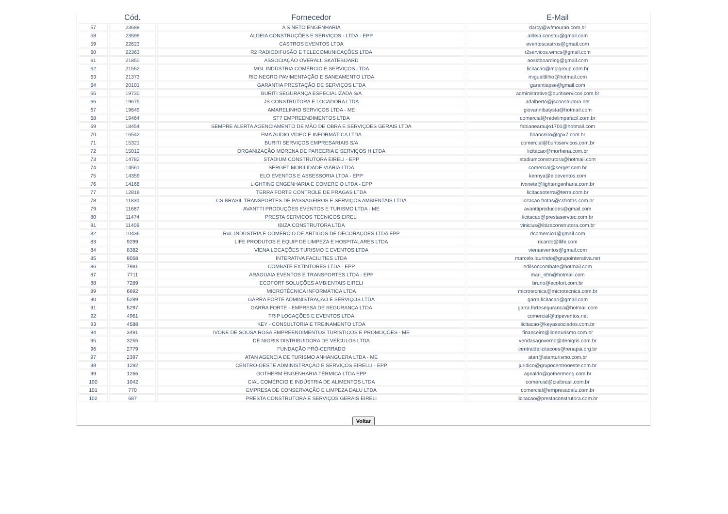| | Cód. | Fornecedor | E-Mail |
| --- | --- | --- | --- |
| 57 | 23688 | A S NETO ENGENHARIA | darcy@wfmourao.com.br |
| 58 | 23599 | ALDEIA CONSTRUÇÕES E SERVIÇOS - LTDA - EPP | aldeia.constru@gmail.com |
| 59 | 22623 | CASTROS EVENTOS LTDA | eventoscastros@gmail.com |
| 60 | 22363 | R2 RADIODIFUSÃO E TELECOMUNICAÇÕES LTDA | r2servicos.wmcs@gmail.com |
| 61 | 21850 | ASSOCIAÇÃO OVERALL SKATEBOARD | aosktboarding@gmail.com |
| 62 | 21562 | MGL INDÚSTRIA COMÉRCIO E SERVIÇOS LTDA | licitacao@mglgroup.com.br |
| 63 | 21373 | RIO NEGRO PAVIMENTAÇÃO E SANEAMENTO LTDA | migueltfilho@hotmail.com |
| 64 | 20101 | GARANTIA PRESTAÇÃO DE SERVIÇOS LTDA | garantiapse@gmail.com |
| 65 | 19730 | BURITI SEGURANÇA ESPECIALIZADA S/A | administrativo@buritiservicos.com.br |
| 66 | 19675 | JS CONSTRUTORA E LOCADORA LTDA | adalberto@jsconstrutora.net |
| 67 | 19649 | AMARELINHO SERVIÇOS LTDA - ME | giovannibatysta@hotmail.com |
| 68 | 19464 | ST7 EMPREENDIMENTOS LTDA | comercial@redelimpafacil.com.br |
| 69 | 18454 | SEMPRE ALERTA AGENCIAMENTO DE MÃO DE OBRA E SERVIÇOES GERAIS LTDA | fabianearaujo1701@hotmail.com |
| 70 | 16542 | FMA ÁUDIO VÍDEO E INFORMÁTICA LTDA | financeiro@gpx7.com.br |
| 71 | 15321 | BURITI SERVIÇOS EMPRESARIAIS S/A | comercial@buritiservicos.com.br |
| 72 | 15012 | ORGANIZAÇÃO MORENA DE PARCERIA E SERVIÇOS H LTDA | licitacao@morhena.com.br |
| 73 | 14782 | STÁDIUM CONSTRUTORA EIRELI - EPP | stadiumconstrutora@hotmail.com |
| 74 | 14561 | SERGET MOBILIDADE VIÁRIA LTDA | comercial@serget.com.br |
| 75 | 14359 | ELO EVENTOS E ASSESSORIA LTDA - EPP | kennya@eloeventos.com |
| 76 | 14166 | LIGHTING ENGENHARIA E COMERCIO LTDA - EPP | ivonete@lightengenharia.com.br |
| 77 | 12818 | TERRA FORTE CONTROLE DE PRAGAS LTDA | licitacaoterra@terra.com.br |
| 78 | 11830 | CS BRASIL TRANSPORTES DE PASSAGEIROS E SERVIÇOS AMBIENTAIS LTDA | licitacao.frotas@csfrotas.com.br |
| 79 | 11687 | AVANTTI PRODUÇÕES EVENTOS E TURISMO LTDA - ME | avanttiproducoes@gmail.com |
| 80 | 11474 | PRESTA SERVICOS TECNICOS EIRELI | licitacao@prestaservtec.com.br |
| 81 | 11406 | IBIZA CONSTRUTORA LTDA | vinicius@ibizaconstrutora.com.br |
| 82 | 10436 | R&L INDUSTRIA E COMERCIO DE ARTIGOS DE DECORAÇÕES LTDA EPP | rlcomercio1@gmail.com |
| 83 | 9299 | LIFE PRODUTOS E EQUIP DE LIMPEZA E HOSPITALARES LTDA | ricardo@llife.com |
| 84 | 8382 | VIENA LOCAÇÕES TURISMO E EVENTOS LTDA | vienaeventos@gmail.com |
| 85 | 8058 | INTERATIVA FACILITIES LTDA | marcelo.laurindo@grupointerativa.net |
| 86 | 7981 | COMBATE EXTINTORES LTDA - EPP | edilsoncombate@hotmail.com |
| 87 | 7711 | ARAGUAIA EVENTOS E TRANSPORTES LTDA - EPP | mari_nfm@hotmail.com |
| 88 | 7289 | ECOFORT SOLUÇÕES AMBIENTAIS EIRELI | bruno@ecofort.com.br |
| 89 | 6692 | MICROTÉCNICA INFORMÁTICA LTDA | microtecnica@microtecnica.com.br |
| 90 | 5299 | GARRA FORTE ADMINISTRAÇÃO E SERVIÇOS LTDA | garra.licitacao@gmail.com |
| 91 | 5297 | GARRA FORTE - EMPRESA DE SEGURANÇA LTDA | garra.forteseguranca@hotmail.com |
| 92 | 4961 | TRIP LOCAÇÕES E EVENTOS LTDA | comercial@tripeventos.net |
| 93 | 4588 | KEY - CONSULTORIA E TREINAMENTO LTDA | licitacao@keyassociados.com.br |
| 94 | 3491 | IVONE DE SOUSA ROSA EMPREENDIMENTOS TURÍSTICOS E PROMOÇÕES - ME | financeiro@liderturismo.com.br |
| 95 | 3255 | DE NIGRIS DISTRIBUIDORA DE VEÍCULOS LTDA | vendasagoverno@denigris.com.br |
| 96 | 2779 | FUNDAÇÃO PRÓ-CERRADO | centraldelicitacoes@renapsi.org.br |
| 97 | 2397 | ATAN AGENCIA DE TURISMO ANHANGUERA LTDA - ME | atan@atanturismo.com.br |
| 98 | 1292 | CENTRO-OESTE ADMINISTRAÇÃO E SERVIÇOS EIRELLI - EPP | juridico@grupocentrooeste.com.br |
| 99 | 1266 | GOTHERM ENGENHARIA TÉRMICA LTDA EPP | agnaldo@gothermeng.com.br |
| 100 | 1042 | CIAL COMÉRCIO E INDÚSTRIA DE ALIMENTOS LTDA | comercial@cialbrasil.com.br |
| 101 | 770 | EMPRESA DE CONSERVAÇÃO E LIMPEZA DALU LTDA | comercial@empresadalu.com.br |
| 102 | 687 | PRESTA CONSTRUTORA E SERVIÇOS GERAIS EIRELI | licitacao@prestaconstrutora.com.br |
Voltar